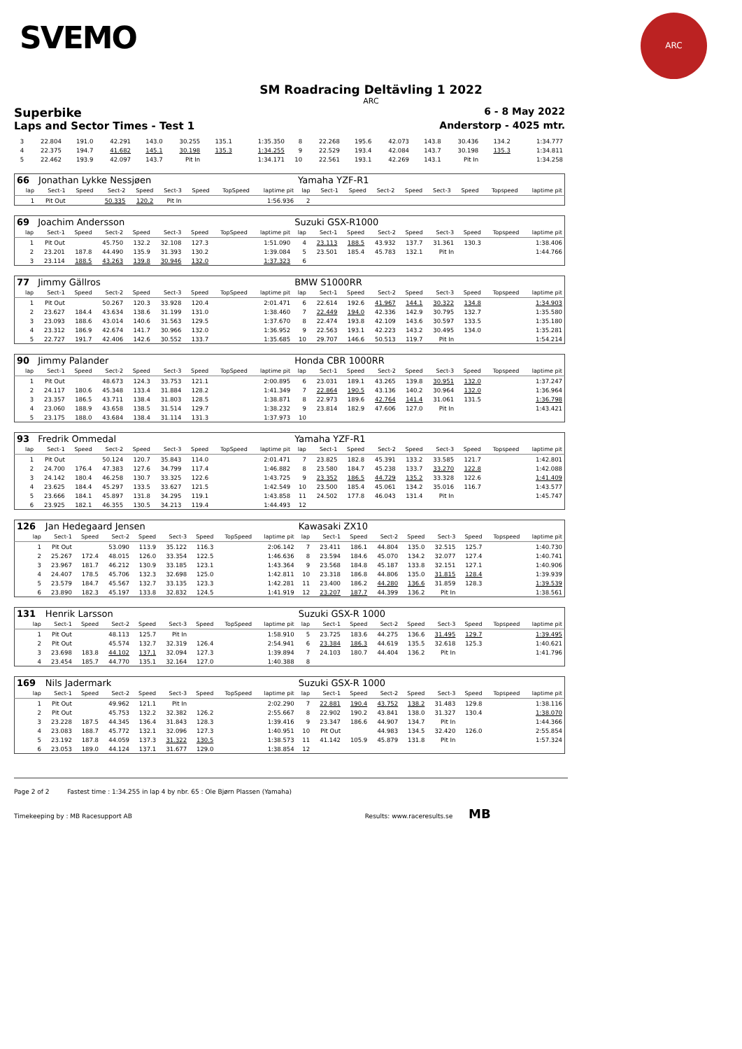SVEMO
ARC
SM Roadracing Deltävling 1 2022
ARC
Superbike 6 - 8 May 2022
Laps and Sector Times - Test 1 Anderstorp - 4025 mtr.
| 3 | 22.804 | 191.0 | 42.291 | 143.0 | 30.255 | 135.1 | | 1:35.350 | 8 | 22.268 | 195.6 | 42.073 | 143.8 | 30.436 | 134.2 | | 1:34.777 |
| 4 | 22.375 | 194.7 | 41.682 | 145.1 | 30.198 | 135.3 | | 1:34.255 | 9 | 22.529 | 193.4 | 42.084 | 143.7 | 30.198 | 135.3 | | 1:34.811 |
| 5 | 22.462 | 193.9 | 42.097 | 143.7 | Pit In | | | 1:34.171 | 10 | 22.561 | 193.1 | 42.269 | 143.1 | Pit In | | | 1:34.258 |
| 66 | Jonathan Lykke Nessjøen | | | | | | | | Yamaha YZF-R1 | | | | | | | | |
| lap | Sect-1 | Speed | Sect-2 | Speed | Sect-3 | Speed | TopSpeed | laptime pit | lap | Sect-1 | Speed | Sect-2 | Speed | Sect-3 | Speed | Topspeed | laptime pit |
| 1 | Pit Out | | 50.335 | 120.2 | Pit In | | | 1:56.936 | 2 | | | | | | | | |
| 69 | Joachim Andersson | | | | | | | | Suzuki GSX-R1000 | | | | | | | | |
| lap | Sect-1 | Speed | Sect-2 | Speed | Sect-3 | Speed | TopSpeed | laptime pit | lap | Sect-1 | Speed | Sect-2 | Speed | Sect-3 | Speed | Topspeed | laptime pit |
| 1 | Pit Out | | 45.750 | 132.2 | 32.108 | 127.3 | | 1:51.090 | 4 | 23.113 | 188.5 | 43.932 | 137.7 | 31.361 | 130.3 | | 1:38.406 |
| 2 | 23.201 | 187.8 | 44.490 | 135.9 | 31.393 | 130.2 | | 1:39.084 | 5 | 23.501 | 185.4 | 45.783 | 132.1 | Pit In | | | 1:44.766 |
| 3 | 23.114 | 188.5 | 43.263 | 139.8 | 30.946 | 132.0 | | 1:37.323 | 6 | | | | | | | | |
| 77 | Jimmy Gällros | | | | | | | | BMW S1000RR | | | | | | | | |
| lap | Sect-1 | Speed | Sect-2 | Speed | Sect-3 | Speed | TopSpeed | laptime pit | lap | Sect-1 | Speed | Sect-2 | Speed | Sect-3 | Speed | Topspeed | laptime pit |
| 1 | Pit Out | | 50.267 | 120.3 | 33.928 | 120.4 | | 2:01.471 | 6 | 22.614 | 192.6 | 41.967 | 144.1 | 30.322 | 134.8 | | 1:34.903 |
| 2 | 23.627 | 184.4 | 43.634 | 138.6 | 31.199 | 131.0 | | 1:38.460 | 7 | 22.449 | 194.0 | 42.336 | 142.9 | 30.795 | 132.7 | | 1:35.580 |
| 3 | 23.093 | 188.6 | 43.014 | 140.6 | 31.563 | 129.5 | | 1:37.670 | 8 | 22.474 | 193.8 | 42.109 | 143.6 | 30.597 | 133.5 | | 1:35.180 |
| 4 | 23.312 | 186.9 | 42.674 | 141.7 | 30.966 | 132.0 | | 1:36.952 | 9 | 22.563 | 193.1 | 42.223 | 143.2 | 30.495 | 134.0 | | 1:35.281 |
| 5 | 22.727 | 191.7 | 42.406 | 142.6 | 30.552 | 133.7 | | 1:35.685 | 10 | 29.707 | 146.6 | 50.513 | 119.7 | Pit In | | | 1:54.214 |
| 90 | Jimmy Palander | | | | | | | | Honda CBR 1000RR | | | | | | | | |
| lap | Sect-1 | Speed | Sect-2 | Speed | Sect-3 | Speed | TopSpeed | laptime pit | lap | Sect-1 | Speed | Sect-2 | Speed | Sect-3 | Speed | Topspeed | laptime pit |
| 1 | Pit Out | | 48.673 | 124.3 | 33.753 | 121.1 | | 2:00.895 | 6 | 23.031 | 189.1 | 43.265 | 139.8 | 30.951 | 132.0 | | 1:37.247 |
| 2 | 24.117 | 180.6 | 45.348 | 133.4 | 31.884 | 128.2 | | 1:41.349 | 7 | 22.864 | 190.5 | 43.136 | 140.2 | 30.964 | 132.0 | | 1:36.964 |
| 3 | 23.357 | 186.5 | 43.711 | 138.4 | 31.803 | 128.5 | | 1:38.871 | 8 | 22.973 | 189.6 | 42.764 | 141.4 | 31.061 | 131.5 | | 1:36.798 |
| 4 | 23.060 | 188.9 | 43.658 | 138.5 | 31.514 | 129.7 | | 1:38.232 | 9 | 23.814 | 182.9 | 47.606 | 127.0 | Pit In | | | 1:43.421 |
| 5 | 23.175 | 188.0 | 43.684 | 138.4 | 31.114 | 131.3 | | 1:37.973 | 10 | | | | | | | | |
| 93 | Fredrik Ommedal | | | | | | | | Yamaha YZF-R1 | | | | | | | | |
| lap | Sect-1 | Speed | Sect-2 | Speed | Sect-3 | Speed | TopSpeed | laptime pit | lap | Sect-1 | Speed | Sect-2 | Speed | Sect-3 | Speed | Topspeed | laptime pit |
| 1 | Pit Out | | 50.124 | 120.7 | 35.843 | 114.0 | | 2:01.471 | 7 | 23.825 | 182.8 | 45.391 | 133.2 | 33.585 | 121.7 | | 1:42.801 |
| 2 | 24.700 | 176.4 | 47.383 | 127.6 | 34.799 | 117.4 | | 1:46.882 | 8 | 23.580 | 184.7 | 45.238 | 133.7 | 33.270 | 122.8 | | 1:42.088 |
| 3 | 24.142 | 180.4 | 46.258 | 130.7 | 33.325 | 122.6 | | 1:43.725 | 9 | 23.352 | 186.5 | 44.729 | 135.2 | 33.328 | 122.6 | | 1:41.409 |
| 4 | 23.625 | 184.4 | 45.297 | 133.5 | 33.627 | 121.5 | | 1:42.549 | 10 | 23.500 | 185.4 | 45.061 | 134.2 | 35.016 | 116.7 | | 1:43.577 |
| 5 | 23.666 | 184.1 | 45.897 | 131.8 | 34.295 | 119.1 | | 1:43.858 | 11 | 24.502 | 177.8 | 46.043 | 131.4 | Pit In | | | 1:45.747 |
| 6 | 23.925 | 182.1 | 46.355 | 130.5 | 34.213 | 119.4 | | 1:44.493 | 12 | | | | | | | | |
| 126 | Jan Hedegaard Jensen | | | | | | | | Kawasaki ZX10 | | | | | | | | |
| lap | Sect-1 | Speed | Sect-2 | Speed | Sect-3 | Speed | TopSpeed | laptime pit | lap | Sect-1 | Speed | Sect-2 | Speed | Sect-3 | Speed | Topspeed | laptime pit |
| 1 | Pit Out | | 53.090 | 113.9 | 35.122 | 116.3 | | 2:06.142 | 7 | 23.411 | 186.1 | 44.804 | 135.0 | 32.515 | 125.7 | | 1:40.730 |
| 2 | 25.267 | 172.4 | 48.015 | 126.0 | 33.354 | 122.5 | | 1:46.636 | 8 | 23.594 | 184.6 | 45.070 | 134.2 | 32.077 | 127.4 | | 1:40.741 |
| 3 | 23.967 | 181.7 | 46.212 | 130.9 | 33.185 | 123.1 | | 1:43.364 | 9 | 23.568 | 184.8 | 45.187 | 133.8 | 32.151 | 127.1 | | 1:40.906 |
| 4 | 24.407 | 178.5 | 45.706 | 132.3 | 32.698 | 125.0 | | 1:42.811 | 10 | 23.318 | 186.8 | 44.806 | 135.0 | 31.815 | 128.4 | | 1:39.939 |
| 5 | 23.579 | 184.7 | 45.567 | 132.7 | 33.135 | 123.3 | | 1:42.281 | 11 | 23.400 | 186.2 | 44.280 | 136.6 | 31.859 | 128.3 | | 1:39.539 |
| 6 | 23.890 | 182.3 | 45.197 | 133.8 | 32.832 | 124.5 | | 1:41.919 | 12 | 23.207 | 187.7 | 44.399 | 136.2 | Pit In | | | 1:38.561 |
| 131 | Henrik Larsson | | | | | | | | Suzuki GSX-R 1000 | | | | | | | | |
| lap | Sect-1 | Speed | Sect-2 | Speed | Sect-3 | Speed | TopSpeed | laptime pit | lap | Sect-1 | Speed | Sect-2 | Speed | Sect-3 | Speed | Topspeed | laptime pit |
| 1 | Pit Out | | 48.113 | 125.7 | Pit In | | | 1:58.910 | 5 | 23.725 | 183.6 | 44.275 | 136.6 | 31.495 | 129.7 | | 1:39.495 |
| 2 | Pit Out | | 45.574 | 132.7 | 32.319 | 126.4 | | 2:54.941 | 6 | 23.384 | 186.3 | 44.619 | 135.5 | 32.618 | 125.3 | | 1:40.621 |
| 3 | 23.698 | 183.8 | 44.102 | 137.1 | 32.094 | 127.3 | | 1:39.894 | 7 | 24.103 | 180.7 | 44.404 | 136.2 | Pit In | | | 1:41.796 |
| 4 | 23.454 | 185.7 | 44.770 | 135.1 | 32.164 | 127.0 | | 1:40.388 | 8 | | | | | | | | |
| 169 | Nils Jadermark | | | | | | | | Suzuki GSX-R 1000 | | | | | | | | |
| lap | Sect-1 | Speed | Sect-2 | Speed | Sect-3 | Speed | TopSpeed | laptime pit | lap | Sect-1 | Speed | Sect-2 | Speed | Sect-3 | Speed | Topspeed | laptime pit |
| 1 | Pit Out | | 49.962 | 121.1 | Pit In | | | 2:02.290 | 7 | 22.881 | 190.4 | 43.752 | 138.2 | 31.483 | 129.8 | | 1:38.116 |
| 2 | Pit Out | | 45.753 | 132.2 | 32.382 | 126.2 | | 2:55.667 | 8 | 22.902 | 190.2 | 43.841 | 138.0 | 31.327 | 130.4 | | 1:38.070 |
| 3 | 23.228 | 187.5 | 44.345 | 136.4 | 31.843 | 128.3 | | 1:39.416 | 9 | 23.347 | 186.6 | 44.907 | 134.7 | Pit In | | | 1:44.366 |
| 4 | 23.083 | 188.7 | 45.772 | 132.1 | 32.096 | 127.3 | | 1:40.951 | 10 | Pit Out | | 44.983 | 134.5 | 32.420 | 126.0 | | 2:55.854 |
| 5 | 23.192 | 187.8 | 44.059 | 137.3 | 31.322 | 130.5 | | 1:38.573 | 11 | 41.142 | 105.9 | 45.879 | 131.8 | Pit In | | | 1:57.324 |
| 6 | 23.053 | 189.0 | 44.124 | 137.1 | 31.677 | 129.0 | | 1:38.854 | 12 | | | | | | | | |
Page 2 of 2 Fastest time : 1:34.255 in lap 4 by nbr. 65 : Ole Bjørn Plassen (Yamaha)
Timekeeping by : MB Racesupport AB Results: www.raceresults.se MB